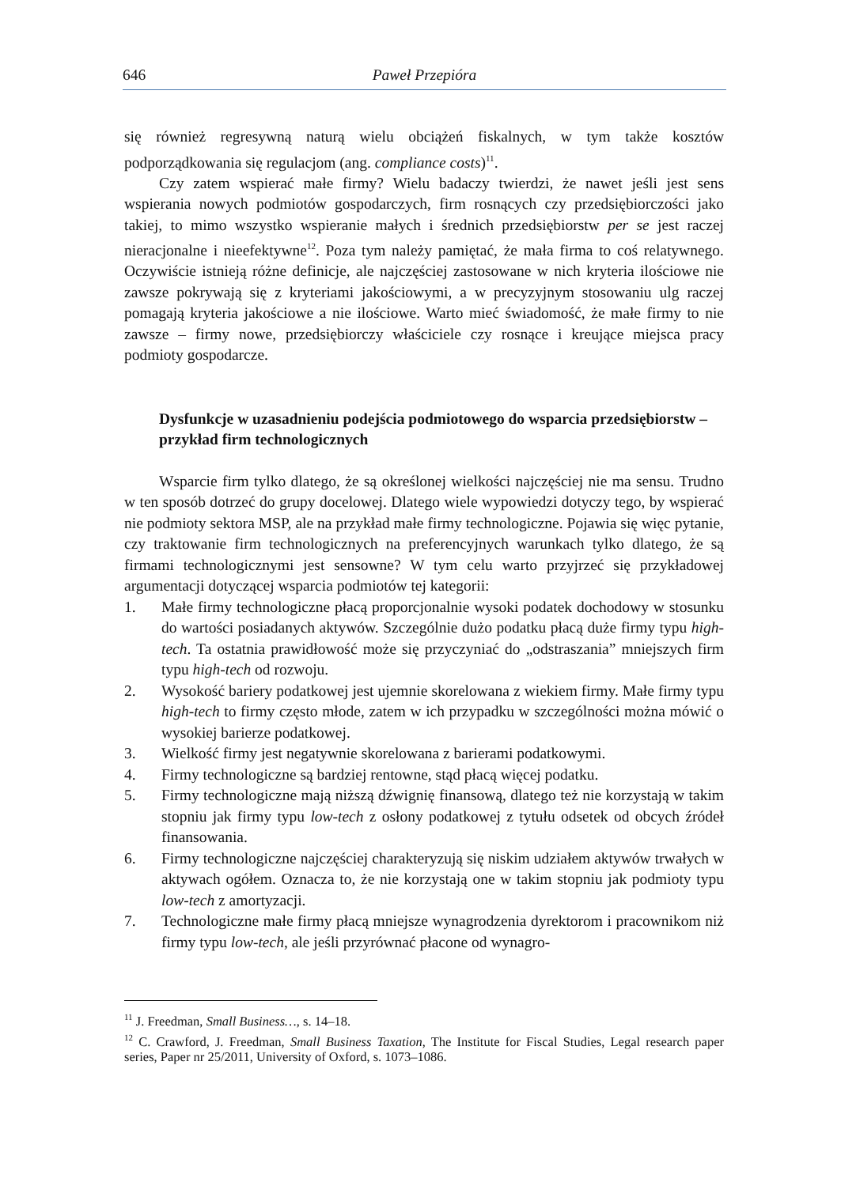646 Paweł Przepióra
się również regresywną naturą wielu obciążeń fiskalnych, w tym także kosztów podporządkowania się regulacjom (ang. compliance costs)<sup>11</sup>.
Czy zatem wspierać małe firmy? Wielu badaczy twierdzi, że nawet jeśli jest sens wspierania nowych podmiotów gospodarczych, firm rosnących czy przedsiębiorczości jako takiej, to mimo wszystko wspieranie małych i średnich przedsiębiorstw per se jest raczej nieracjonalne i nieefektywne<sup>12</sup>. Poza tym należy pamiętać, że mała firma to coś relatywnego. Oczywiście istnieją różne definicje, ale najczęściej zastosowane w nich kryteria ilościowe nie zawsze pokrywają się z kryteriami jakościowymi, a w precyzyjnym stosowaniu ulg raczej pomagają kryteria jakościowe a nie ilościowe. Warto mieć świadomość, że małe firmy to nie zawsze – firmy nowe, przedsiębiorczy właściciele czy rosnące i kreujące miejsca pracy podmioty gospodarcze.
Dysfunkcje w uzasadnieniu podejścia podmiotowego do wsparcia przedsiębiorstw – przykład firm technologicznych
Wsparcie firm tylko dlatego, że są określonej wielkości najczęściej nie ma sensu. Trudno w ten sposób dotrzeć do grupy docelowej. Dlatego wiele wypowiedzi dotyczy tego, by wspierać nie podmioty sektora MSP, ale na przykład małe firmy technologiczne. Pojawia się więc pytanie, czy traktowanie firm technologicznych na preferencyjnych warunkach tylko dlatego, że są firmami technologicznymi jest sensowne? W tym celu warto przyjrzeć się przykładowej argumentacji dotyczącej wsparcia podmiotów tej kategorii:
1. Małe firmy technologiczne płacą proporcjonalnie wysoki podatek dochodowy w stosunku do wartości posiadanych aktywów. Szczególnie dużo podatku płacą duże firmy typu high-tech. Ta ostatnia prawidłowość może się przyczyniać do „odstraszania” mniejszych firm typu high-tech od rozwoju.
2. Wysokość bariery podatkowej jest ujemnie skorelowana z wiekiem firmy. Małe firmy typu high-tech to firmy często młode, zatem w ich przypadku w szczególności można mówić o wysokiej barierze podatkowej.
3. Wielkość firmy jest negatywnie skorelowana z barierami podatkowymi.
4. Firmy technologiczne są bardziej rentowne, stąd płacą więcej podatku.
5. Firmy technologiczne mają niższą dźwignię finansową, dlatego też nie korzystają w takim stopniu jak firmy typu low-tech z osłony podatkowej z tytułu odsetek od obcych źródeł finansowania.
6. Firmy technologiczne najczęściej charakteryzują się niskim udziałem aktywów trwałych w aktywach ogółem. Oznacza to, że nie korzystają one w takim stopniu jak podmioty typu low-tech z amortyzacji.
7. Technologiczne małe firmy płacą mniejsze wynagrodzenia dyrektorom i pracownikom niż firmy typu low-tech, ale jeśli przyrównać płacone od wynagro-
<sup>11</sup> J. Freedman, Small Business…, s. 14–18.
<sup>12</sup> C. Crawford, J. Freedman, Small Business Taxation, The Institute for Fiscal Studies, Legal research paper series, Paper nr 25/2011, University of Oxford, s. 1073–1086.